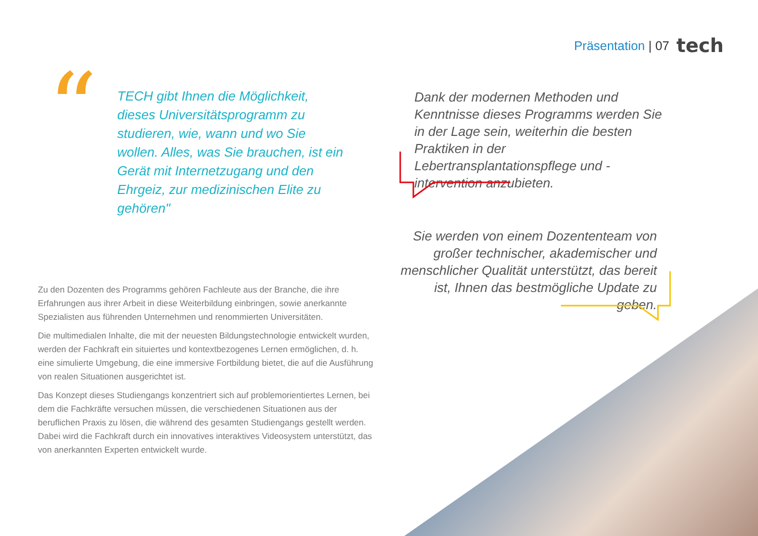Präsentation | 07 tech
“
TECH gibt Ihnen die Möglichkeit, dieses Universitätsprogramm zu studieren, wie, wann und wo Sie wollen. Alles, was Sie brauchen, ist ein Gerät mit Internetzugang und den Ehrgeiz, zur medizinischen Elite zu gehören"
Dank der modernen Methoden und Kenntnisse dieses Programms werden Sie in der Lage sein, weiterhin die besten Praktiken in der Lebertransplantationspflege und -intervention anzubieten.
Sie werden von einem Dozententeam von großer technischer, akademischer und menschlicher Qualität unterstützt, das bereit ist, Ihnen das bestmögliche Update zu geben.
Zu den Dozenten des Programms gehören Fachleute aus der Branche, die ihre Erfahrungen aus ihrer Arbeit in diese Weiterbildung einbringen, sowie anerkannte Spezialisten aus führenden Unternehmen und renommierten Universitäten.
Die multimedialen Inhalte, die mit der neuesten Bildungstechnologie entwickelt wurden, werden der Fachkraft ein situiertes und kontextbezogenes Lernen ermöglichen, d. h. eine simulierte Umgebung, die eine immersive Fortbildung bietet, die auf die Ausführung von realen Situationen ausgerichtet ist.
Das Konzept dieses Studiengangs konzentriert sich auf problemorientiertes Lernen, bei dem die Fachkräfte versuchen müssen, die verschiedenen Situationen aus der beruflichen Praxis zu lösen, die während des gesamten Studiengangs gestellt werden. Dabei wird die Fachkraft durch ein innovatives interaktives Videosystem unterstützt, das von anerkannten Experten entwickelt wurde.